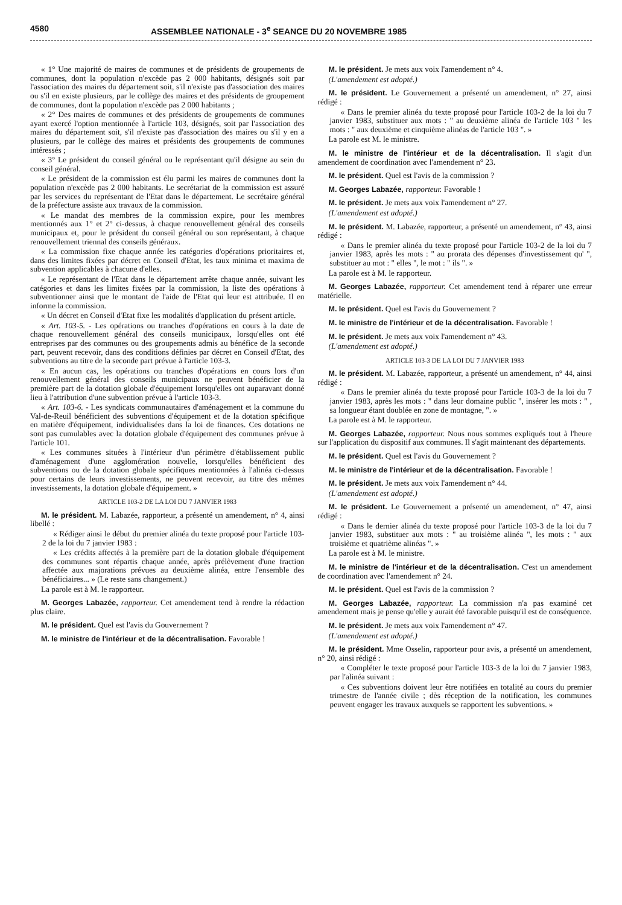4580 ASSEMBLEE NATIONALE - 3<sup>e</sup> SEANCE DU 20 NOVEMBRE 1985
« 1° Une majorité de maires de communes et de présidents de groupements de communes, dont la population n'excède pas 2 000 habitants, désignés soit par l'association des maires du département soit, s'il n'existe pas d'association des maires ou s'il en existe plusieurs, par le collège des maires et des présidents de groupement de communes, dont la population n'excède pas 2 000 habitants ;
« 2° Des maires de communes et des présidents de groupements de communes ayant exercé l'option mentionnée à l'article 103, désignés, soit par l'association des maires du département soit, s'il n'existe pas d'association des maires ou s'il y en a plusieurs, par le collège des maires et présidents des groupements de communes intéressés ;
« 3° Le président du conseil général ou le représentant qu'il désigne au sein du conseil général.
« Le président de la commission est élu parmi les maires de communes dont la population n'excède pas 2 000 habitants. Le secrétariat de la commission est assuré par les services du représentant de l'Etat dans le département. Le secrétaire général de la préfecture assiste aux travaux de la commission.
« Le mandat des membres de la commission expire, pour les membres mentionnés aux 1° et 2° ci-dessus, à chaque renouvellement général des conseils municipaux et, pour le président du conseil général ou son représentant, à chaque renouvellement triennal des conseils généraux.
« La commission fixe chaque année les catégories d'opérations prioritaires et, dans des limites fixées par décret en Conseil d'Etat, les taux minima et maxima de subvention applicables à chacune d'elles.
« Le représentant de l'Etat dans le département arrête chaque année, suivant les catégories et dans les limites fixées par la commission, la liste des opérations à subventionner ainsi que le montant de l'aide de l'Etat qui leur est attribuée. Il en informe la commission.
« Un décret en Conseil d'Etat fixe les modalités d'application du présent article.
« Art. 103-5. - Les opérations ou tranches d'opérations en cours à la date de chaque renouvellement général des conseils municipaux, lorsqu'elles ont été entreprises par des communes ou des groupements admis au bénéfice de la seconde part, peuvent recevoir, dans des conditions définies par décret en Conseil d'Etat, des subventions au titre de la seconde part prévue à l'article 103-3.
« En aucun cas, les opérations ou tranches d'opérations en cours lors d'un renouvellement général des conseils municipaux ne peuvent bénéficier de la première part de la dotation globale d'équipement lorsqu'elles ont auparavant donné lieu à l'attribution d'une subvention prévue à l'article 103-3.
« Art. 103-6. - Les syndicats communautaires d'aménagement et la commune du Val-de-Reuil bénéficient des subventions d'équipement et de la dotation spécifique en matière d'équipement, individualisées dans la loi de finances. Ces dotations ne sont pas cumulables avec la dotation globale d'équipement des communes prévue à l'article 101.
« Les communes situées à l'intérieur d'un périmètre d'établissement public d'aménagement d'une agglomération nouvelle, lorsqu'elles bénéficient des subventions ou de la dotation globale spécifiques mentionnées à l'alinéa ci-dessus pour certains de leurs investissements, ne peuvent recevoir, au titre des mêmes investissements, la dotation globale d'équipement. »
ARTICLE 103-2 DE LA LOI DU 7 JANVIER 1983
M. le président. M. Labazée, rapporteur, a présenté un amendement, n° 4, ainsi libellé :
« Rédiger ainsi le début du premier alinéa du texte proposé pour l'article 103-2 de la loi du 7 janvier 1983 :
« Les crédits affectés à la première part de la dotation globale d'équipement des communes sont répartis chaque année, après prélèvement d'une fraction affectée aux majorations prévues au deuxième alinéa, entre l'ensemble des bénéficiaires... » (Le reste sans changement.)
La parole est à M. le rapporteur.
M. Georges Labazée, rapporteur. Cet amendement tend à rendre la rédaction plus claire.
M. le président. Quel est l'avis du Gouvernement ?
M. le ministre de l'intérieur et de la décentralisation. Favorable !
M. le président. Je mets aux voix l'amendement n° 4.
(L'amendement est adopté.)
M. le président. Le Gouvernement a présenté un amendement, n° 27, ainsi rédigé :
« Dans le premier alinéa du texte proposé pour l'article 103-2 de la loi du 7 janvier 1983, substituer aux mots : " au deuxième alinéa de l'article 103 " les mots : " aux deuxième et cinquième alinéas de l'article 103 ". »
La parole est M. le ministre.
M. le ministre de l'intérieur et de la décentralisation. Il s'agit d'un amendement de coordination avec l'amendement n° 23.
M. le président. Quel est l'avis de la commission ?
M. Georges Labazée, rapporteur. Favorable !
M. le président. Je mets aux voix l'amendement n° 27.
(L'amendement est adopté.)
M. le président. M. Labazée, rapporteur, a présenté un amendement, n° 43, ainsi rédigé :
« Dans le premier alinéa du texte proposé pour l'article 103-2 de la loi du 7 janvier 1983, après les mots : " au prorata des dépenses d'investissement qu' ", substituer au mot : " elles ", le mot : " ils ". »
La parole est à M. le rapporteur.
M. Georges Labazée, rapporteur. Cet amendement tend à réparer une erreur matérielle.
M. le président. Quel est l'avis du Gouvernement ?
M. le ministre de l'intérieur et de la décentralisation. Favorable !
M. le président. Je mets aux voix l'amendement n° 43.
(L'amendement est adopté.)
ARTICLE 103-3 DE LA LOI DU 7 JANVIER 1983
M. le président. M. Labazée, rapporteur, a présenté un amendement, n° 44, ainsi rédigé :
« Dans le premier alinéa du texte proposé pour l'article 103-3 de la loi du 7 janvier 1983, après les mots : " dans leur domaine public ", insérer les mots : " , sa longueur étant doublée en zone de montagne, ". »
La parole est à M. le rapporteur.
M. Georges Labazée, rapporteur. Nous nous sommes expliqués tout à l'heure sur l'application du dispositif aux communes. Il s'agit maintenant des départements.
M. le président. Quel est l'avis du Gouvernement ?
M. le ministre de l'intérieur et de la décentralisation. Favorable !
M. le président. Je mets aux voix l'amendement n° 44.
(L'amendement est adopté.)
M. le président. Le Gouvernement a présenté un amendement, n° 47, ainsi rédigé :
« Dans le dernier alinéa du texte proposé pour l'article 103-3 de la loi du 7 janvier 1983, substituer aux mots : " au troisième alinéa ", les mots : " aux troisième et quatrième alinéas ". »
La parole est à M. le ministre.
M. le ministre de l'intérieur et de la décentralisation. C'est un amendement de coordination avec l'amendement n° 24.
M. le président. Quel est l'avis de la commission ?
M. Georges Labazée, rapporteur. La commission n'a pas examiné cet amendement mais je pense qu'elle y aurait été favorable puisqu'il est de conséquence.
M. le président. Je mets aux voix l'amendement n° 47.
(L'amendement est adopté.)
M. le président. Mme Osselin, rapporteur pour avis, a présenté un amendement, n° 20, ainsi rédigé :
« Compléter le texte proposé pour l'article 103-3 de la loi du 7 janvier 1983, par l'alinéa suivant :
« Ces subventions doivent leur être notifiées en totalité au cours du premier trimestre de l'année civile ; dès réception de la notification, les communes peuvent engager les travaux auxquels se rapportent les subventions. »